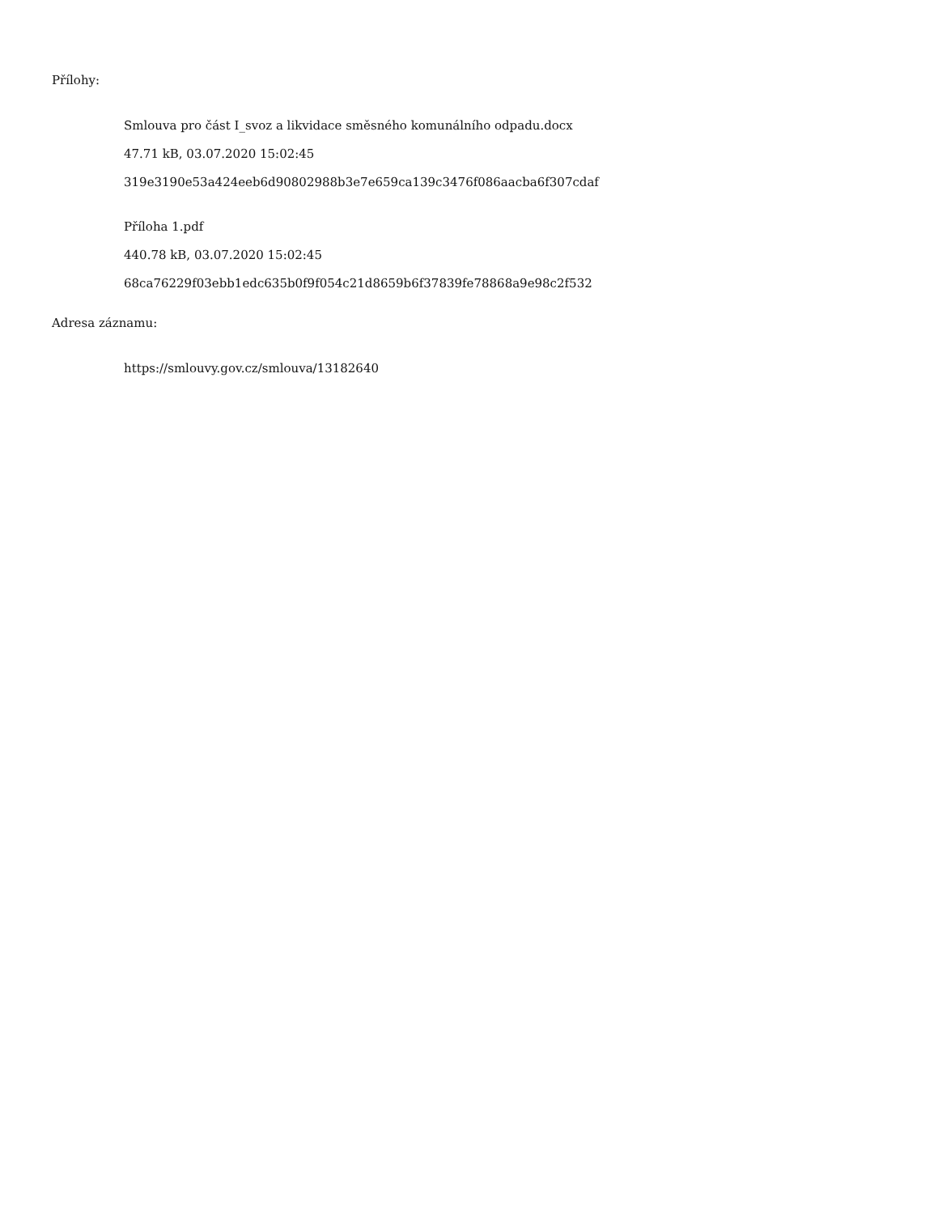Přílohy:
Smlouva pro část I_svoz a likvidace směsného komunálního odpadu.docx
47.71 kB, 03.07.2020 15:02:45
319e3190e53a424eeb6d90802988b3e7e659ca139c3476f086aacba6f307cdaf
Příloha 1.pdf
440.78 kB, 03.07.2020 15:02:45
68ca76229f03ebb1edc635b0f9f054c21d8659b6f37839fe78868a9e98c2f532
Adresa záznamu:
https://smlouvy.gov.cz/smlouva/13182640